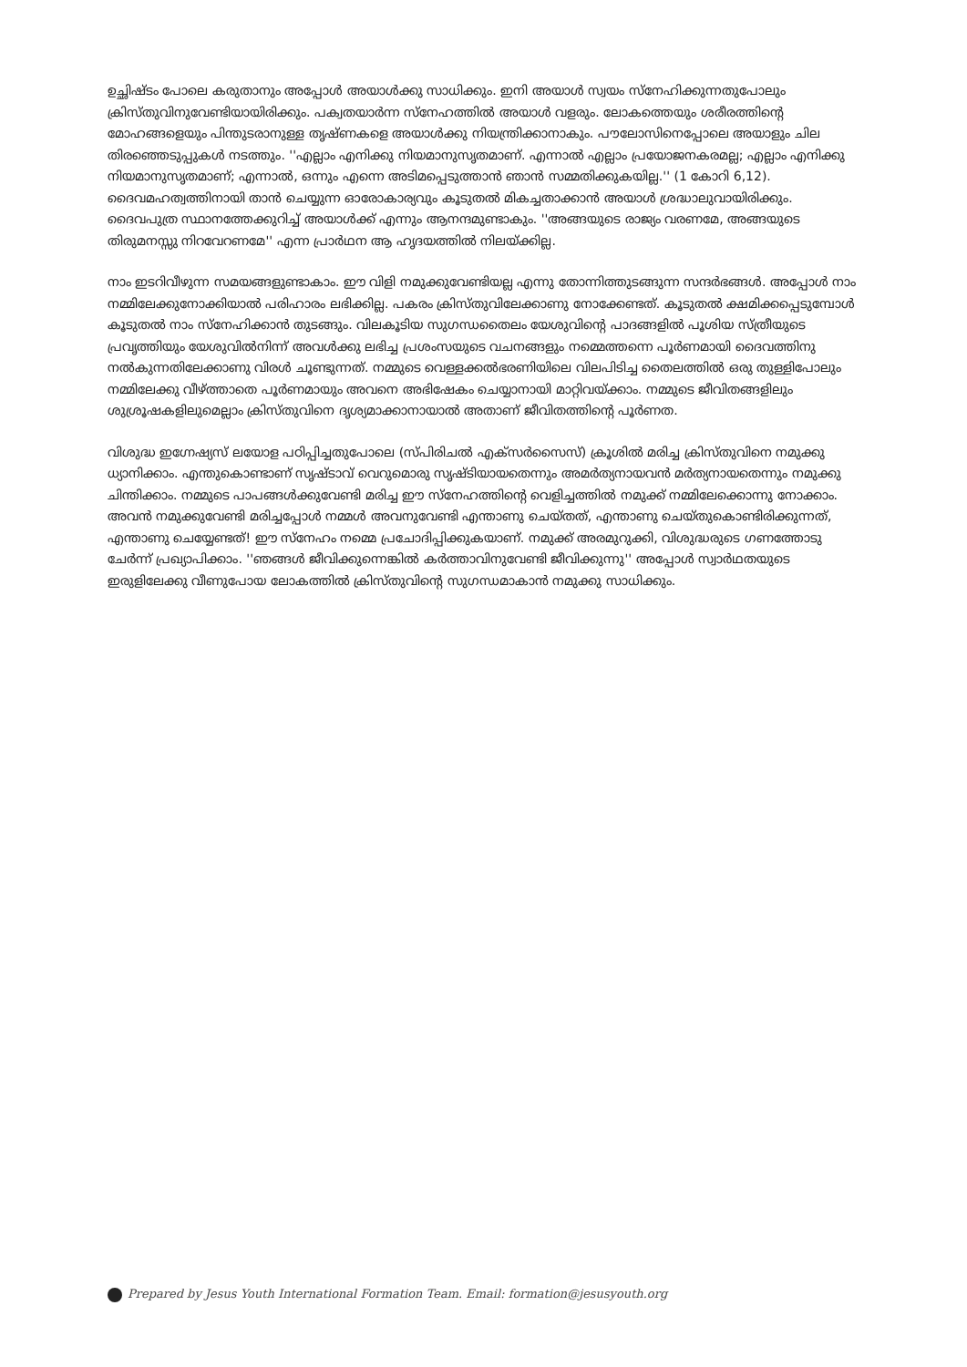ഉച്ഛിഷ്ടം പോലെ കരുതാനും അപ്പോൾ അയാൾക്കു സാധിക്കും. ഇനി അയാൾ സ്വയം സ്നേഹിക്കുന്നതുപോലും ക്രിസ്തുവിനുവേണ്ടിയായിരിക്കും. പക്വതയാർന്ന സ്നേഹത്തിൽ അയാൾ വളരും. ലോകത്തെയും ശരീരത്തിന്റെ മോഹങ്ങളെയും പിന്തുടരാനുള്ള തൃഷ്ണകളെ അയാൾക്കു നിയന്ത്രിക്കാനാകും. പൗലോസിനെപ്പോലെ അയാളും ചില തിരഞ്ഞെടുപ്പുകൾ നടത്തും. ''എല്ലാം എനിക്കു നിയമാനുസൃതമാണ്. എന്നാൽ എല്ലാം പ്രയോജനകരമല്ല; എല്ലാം എനിക്കു നിയമാനുസൃതമാണ്; എന്നാൽ, ഒന്നും എന്നെ അടിമപ്പെടുത്താൻ ഞാൻ സമ്മതിക്കുകയില്ല.'' (1 കോറി 6,12). ദൈവമഹത്വത്തിനായി താൻ ചെയ്യുന്ന ഓരോകാര്യവും കൂടുതൽ മികച്ചതാക്കാൻ അയാൾ ശ്രദ്ധാലുവായിരിക്കും. ദൈവപുത്ര സ്ഥാനത്തേക്കുറിച്ച് അയാൾക്ക് എന്നും ആനന്ദമുണ്ടാകും. ''അങ്ങയുടെ രാജ്യം വരണമേ, അങ്ങയുടെ തിരുമനസ്സു നിറവേറണമേ'' എന്ന പ്രാർഥന ആ ഹൃദയത്തിൽ നിലയ്ക്കില്ല.
നാം ഇടറിവീഴുന്ന സമയങ്ങളുണ്ടാകാം. ഈ വിളി നമുക്കുവേണ്ടിയല്ല എന്നു തോന്നിത്തുടങ്ങുന്ന സന്ദർഭങ്ങൾ. അപ്പോൾ നാം നമ്മിലേക്കുനോക്കിയാൽ പരിഹാരം ലഭിക്കില്ല. പകരം ക്രിസ്തുവിലേക്കാണു നോക്കേണ്ടത്. കൂടുതൽ ക്ഷമിക്കപ്പെടുമ്പോൾ കൂടുതൽ നാം സ്നേഹിക്കാൻ തുടങ്ങും. വിലകൂടിയ സുഗന്ധതൈലം യേശുവിന്റെ പാദങ്ങളിൽ പൂശിയ സ്ത്രീയുടെ പ്രവൃത്തിയും യേശുവിൽനിന്ന് അവൾക്കു ലഭിച്ച പ്രശംസയുടെ വചനങ്ങളും നമ്മെത്തന്നെ പൂർണമായി ദൈവത്തിനു നൽകുന്നതിലേക്കാണു വിരൾ ചൂണ്ടുന്നത്. നമ്മുടെ വെള്ളക്കൽഭരണിയിലെ വിലപിടിച്ച തൈലത്തിൽ ഒരു തുള്ളിപോലും നമ്മിലേക്കു വീഴ്ത്താതെ പൂർണമായും അവനെ അഭിഷേകം ചെയ്യാനായി മാറ്റിവയ്ക്കാം. നമ്മുടെ ജീവിതങ്ങളിലും ശുശ്രൂഷകളിലുമെല്ലാം ക്രിസ്തുവിനെ ദൃശ്യമാക്കാനായാൽ അതാണ് ജീവിതത്തിന്റെ പൂർണത.
വിശുദ്ധ ഇഗ്നേഷ്യസ് ലയോള പഠിപ്പിച്ചതുപോലെ (സ്പിരിചൽ എക്സർസൈസ്) ക്രൂശിൽ മരിച്ച ക്രിസ്തുവിനെ നമുക്കു ധ്യാനിക്കാം. എന്തുകൊണ്ടാണ് സൃഷ്ടാവ് വെറുമൊരു സൃഷ്ടിയായതെന്നും അമർത്യനായവൻ മർത്യനായതെന്നും നമുക്കു ചിന്തിക്കാം. നമ്മുടെ പാപങ്ങൾക്കുവേണ്ടി മരിച്ച ഈ സ്നേഹത്തിന്റെ വെളിച്ചത്തിൽ നമുക്ക് നമ്മിലേക്കൊന്നു നോക്കാം. അവൻ നമുക്കുവേണ്ടി മരിച്ചപ്പോൾ നമ്മൾ അവനുവേണ്ടി എന്താണു ചെയ്തത്, എന്താണു ചെയ്തുകൊണ്ടിരിക്കുന്നത്, എന്താണു ചെയ്യേണ്ടത്! ഈ സ്നേഹം നമ്മെ പ്രചോദിപ്പിക്കുകയാണ്. നമുക്ക് അരമുറുക്കി, വിശുദ്ധരുടെ ഗണത്തോടു ചേർന്ന് പ്രഖ്യാപിക്കാം. ''ഞങ്ങൾ ജീവിക്കുന്നെങ്കിൽ കർത്താവിനുവേണ്ടി ജീവിക്കുന്നു'' അപ്പോൾ സ്വാർഥതയുടെ ഇരുളിലേക്കു വീണുപോയ ലോകത്തിൽ ക്രിസ്തുവിന്റെ സുഗന്ധമാകാൻ നമുക്കു സാധിക്കും.
Prepared by Jesus Youth International Formation Team. Email: formation@jesusyouth.org